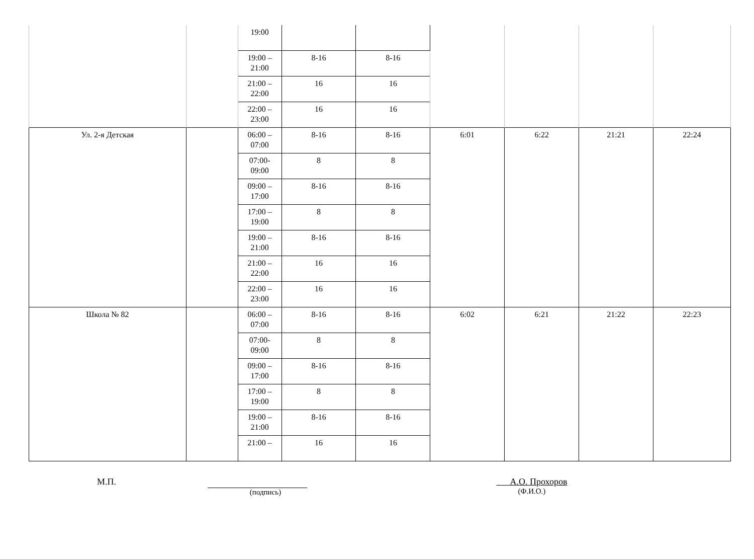| | | 19:00 | | | | | | |
| | | 19:00 – 21:00 | 8-16 | 8-16 | | | | |
| | | 21:00 – 22:00 | 16 | 16 | | | | |
| | | 22:00 – 23:00 | 16 | 16 | | | | |
| Ул. 2-я Детская | | 06:00 – 07:00 | 8-16 | 8-16 | 6:01 | 6:22 | 21:21 | 22:24 |
| | | 07:00-09:00 | 8 | 8 | | | | |
| | | 09:00 – 17:00 | 8-16 | 8-16 | | | | |
| | | 17:00 – 19:00 | 8 | 8 | | | | |
| | | 19:00 – 21:00 | 8-16 | 8-16 | | | | |
| | | 21:00 – 22:00 | 16 | 16 | | | | |
| | | 22:00 – 23:00 | 16 | 16 | | | | |
| Школа № 82 | | 06:00 – 07:00 | 8-16 | 8-16 | 6:02 | 6:21 | 21:22 | 22:23 |
| | | 07:00-09:00 | 8 | 8 | | | | |
| | | 09:00 – 17:00 | 8-16 | 8-16 | | | | |
| | | 17:00 – 19:00 | 8 | 8 | | | | |
| | | 19:00 – 21:00 | 8-16 | 8-16 | | | | |
| | | 21:00 – | 16 | 16 | | | | |
М.П.
(подпись)
А.О. Прохоров
(Ф.И.О.)